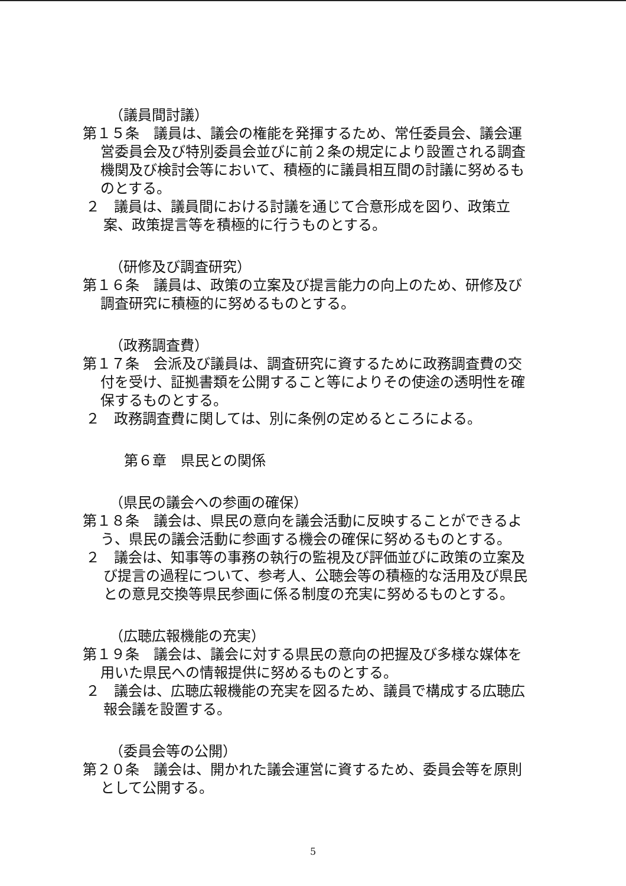（議員間討議）
第１５条　議員は、議会の権能を発揮するため、常任委員会、議会運営委員会及び特別委員会並びに前２条の規定により設置される調査機関及び検討会等において、積極的に議員相互間の討議に努めるものとする。
２　議員は、議員間における討議を通じて合意形成を図り、政策立案、政策提言等を積極的に行うものとする。
（研修及び調査研究）
第１６条　議員は、政策の立案及び提言能力の向上のため、研修及び調査研究に積極的に努めるものとする。
（政務調査費）
第１７条　会派及び議員は、調査研究に資するために政務調査費の交付を受け、証拠書類を公開すること等によりその使途の透明性を確保するものとする。
２　政務調査費に関しては、別に条例の定めるところによる。
第６章　県民との関係
（県民の議会への参画の確保）
第１８条　議会は、県民の意向を議会活動に反映することができるよう、県民の議会活動に参画する機会の確保に努めるものとする。
２　議会は、知事等の事務の執行の監視及び評価並びに政策の立案及び提言の過程について、参考人、公聴会等の積極的な活用及び県民との意見交換等県民参画に係る制度の充実に努めるものとする。
（広聴広報機能の充実）
第１９条　議会は、議会に対する県民の意向の把握及び多様な媒体を用いた県民への情報提供に努めるものとする。
２　議会は、広聴広報機能の充実を図るため、議員で構成する広聴広報会議を設置する。
（委員会等の公開）
第２０条　議会は、開かれた議会運営に資するため、委員会等を原則として公開する。
5